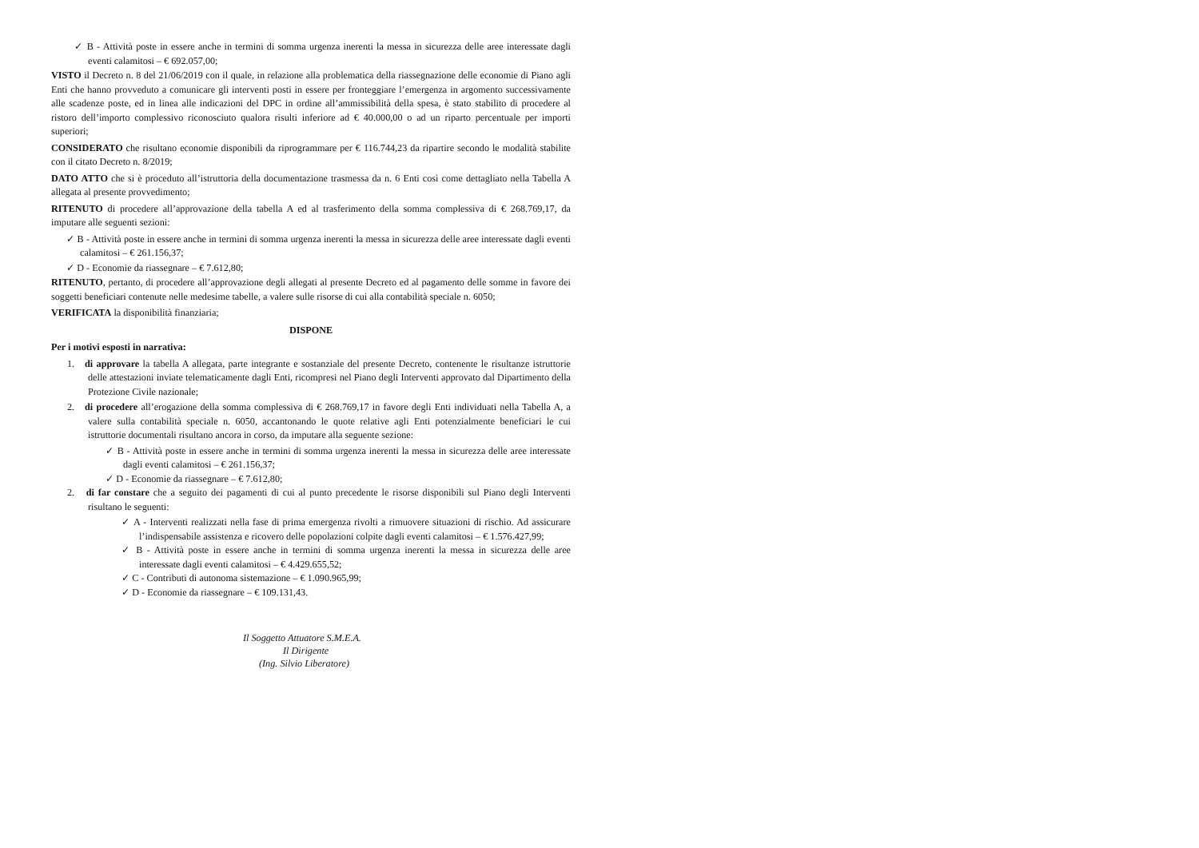✓ B - Attività poste in essere anche in termini di somma urgenza inerenti la messa in sicurezza delle aree interessate dagli eventi calamitosi – € 692.057,00;
VISTO il Decreto n. 8 del 21/06/2019 con il quale, in relazione alla problematica della riassegnazione delle economie di Piano agli Enti che hanno provveduto a comunicare gli interventi posti in essere per fronteggiare l’emergenza in argomento successivamente alle scadenze poste, ed in linea alle indicazioni del DPC in ordine all’ammissibilità della spesa, è stato stabilito di procedere al ristoro dell’importo complessivo riconosciuto qualora risulti inferiore ad € 40.000,00 o ad un riparto percentuale per importi superiori;
CONSIDERATO che risultano economie disponibili da riprogrammare per € 116.744,23 da ripartire secondo le modalità stabilite con il citato Decreto n. 8/2019;
DATO ATTO che si è proceduto all’istruttoria della documentazione trasmessa da n. 6 Enti così come dettagliato nella Tabella A allegata al presente provvedimento;
RITENUTO di procedere all’approvazione della tabella A ed al trasferimento della somma complessiva di € 268.769,17, da imputare alle seguenti sezioni:
✓ B - Attività poste in essere anche in termini di somma urgenza inerenti la messa in sicurezza delle aree interessate dagli eventi calamitosi – € 261.156,37;
✓ D - Economie da riassegnare – € 7.612,80;
RITENUTO, pertanto, di procedere all’approvazione degli allegati al presente Decreto ed al pagamento delle somme in favore dei soggetti beneficiari contenute nelle medesime tabelle, a valere sulle risorse di cui alla contabilità speciale n. 6050;
VERIFICATA la disponibilità finanziaria;
DISPONE
Per i motivi esposti in narrativa:
1. di approvare la tabella A allegata, parte integrante e sostanziale del presente Decreto, contenente le risultanze istruttorie delle attestazioni inviate telematicamente dagli Enti, ricompresi nel Piano degli Interventi approvato dal Dipartimento della Protezione Civile nazionale;
2. di procedere all’erogazione della somma complessiva di € 268.769,17 in favore degli Enti individuati nella Tabella A, a valere sulla contabilità speciale n. 6050, accantonando le quote relative agli Enti potenzialmente beneficiari le cui istruttorie documentali risultano ancora in corso, da imputare alla seguente sezione:
✓ B - Attività poste in essere anche in termini di somma urgenza inerenti la messa in sicurezza delle aree interessate dagli eventi calamitosi – € 261.156,37;
✓ D - Economie da riassegnare – € 7.612,80;
2. di far constare che a seguito dei pagamenti di cui al punto precedente le risorse disponibili sul Piano degli Interventi risultano le seguenti:
✓ A - Interventi realizzati nella fase di prima emergenza rivolti a rimuovere situazioni di rischio. Ad assicurare l’indispensabile assistenza e ricovero delle popolazioni colpite dagli eventi calamitosi – € 1.576.427,99;
✓ B - Attività poste in essere anche in termini di somma urgenza inerenti la messa in sicurezza delle aree interessate dagli eventi calamitosi – € 4.429.655,52;
✓ C - Contributi di autonoma sistemazione – € 1.090.965,99;
✓ D - Economie da riassegnare – € 109.131,43.
Il Soggetto Attuatore S.M.E.A.
Il Dirigente
(Ing. Silvio Liberatore)